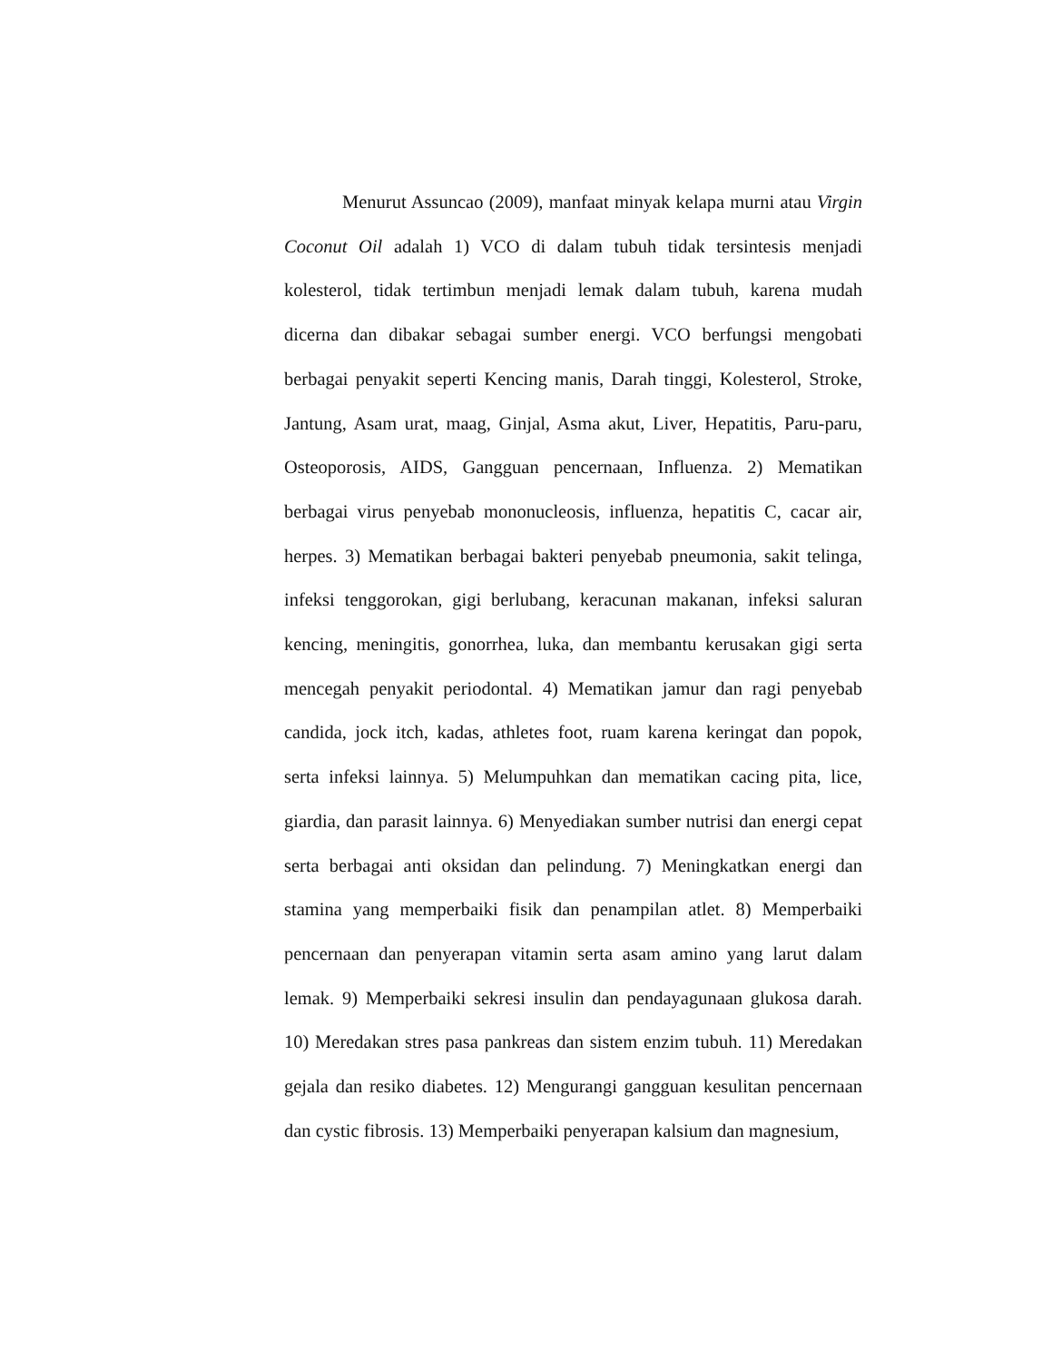Menurut Assuncao (2009), manfaat minyak kelapa murni atau Virgin Coconut Oil adalah 1) VCO di dalam tubuh tidak tersintesis menjadi kolesterol, tidak tertimbun menjadi lemak dalam tubuh, karena mudah dicerna dan dibakar sebagai sumber energi. VCO berfungsi mengobati berbagai penyakit seperti Kencing manis, Darah tinggi, Kolesterol, Stroke, Jantung, Asam urat, maag, Ginjal, Asma akut, Liver, Hepatitis, Paru-paru, Osteoporosis, AIDS, Gangguan pencernaan, Influenza. 2) Mematikan berbagai virus penyebab mononucleosis, influenza, hepatitis C, cacar air, herpes. 3) Mematikan berbagai bakteri penyebab pneumonia, sakit telinga, infeksi tenggorokan, gigi berlubang, keracunan makanan, infeksi saluran kencing, meningitis, gonorrhea, luka, dan membantu kerusakan gigi serta mencegah penyakit periodontal. 4) Mematikan jamur dan ragi penyebab candida, jock itch, kadas, athletes foot, ruam karena keringat dan popok, serta infeksi lainnya. 5) Melumpuhkan dan mematikan cacing pita, lice, giardia, dan parasit lainnya. 6) Menyediakan sumber nutrisi dan energi cepat serta berbagai anti oksidan dan pelindung. 7) Meningkatkan energi dan stamina yang memperbaiki fisik dan penampilan atlet. 8) Memperbaiki pencernaan dan penyerapan vitamin serta asam amino yang larut dalam lemak. 9) Memperbaiki sekresi insulin dan pendayagunaan glukosa darah. 10) Meredakan stres pasa pankreas dan sistem enzim tubuh. 11) Meredakan gejala dan resiko diabetes. 12) Mengurangi gangguan kesulitan pencernaan dan cystic fibrosis. 13) Memperbaiki penyerapan kalsium dan magnesium,